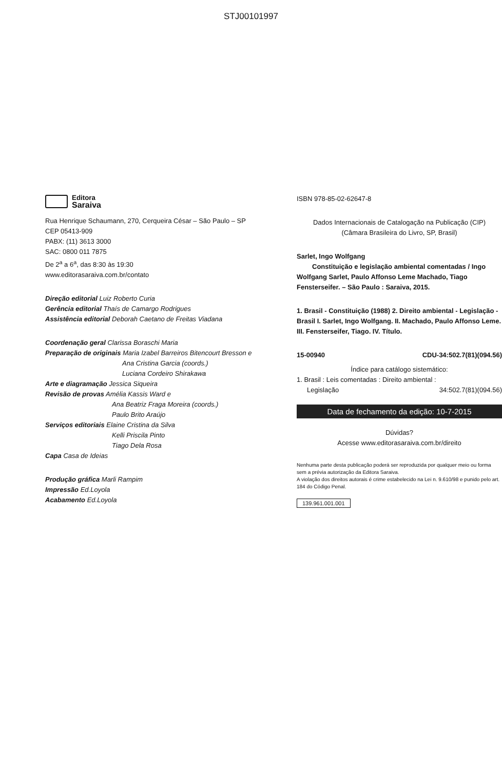STJ00101997
Editora
Saraiva
Rua Henrique Schaumann, 270, Cerqueira César – São Paulo – SP
CEP 05413-909
PABX: (11) 3613 3000
SAC: 0800 011 7875
De 2<sup>a</sup> a 6<sup>a</sup>, das 8:30 às 19:30
www.editorasaraiva.com.br/contato
Direção editorial Luiz Roberto Curia
Gerência editorial Thaís de Camargo Rodrigues
Assistência editorial Deborah Caetano de Freitas Viadana
Coordenação geral Clarissa Boraschi Maria
Preparação de originais Maria Izabel Barreiros Bitencourt Bresson e
Ana Cristina Garcia (coords.)
Luciana Cordeiro Shirakawa
Arte e diagramação Jessica Siqueira
Revisão de provas Amélia Kassis Ward e
Ana Beatriz Fraga Moreira (coords.)
Paulo Brito Araújo
Serviços editoriais Elaine Cristina da Silva
Kelli Priscila Pinto
Tiago Dela Rosa
Capa Casa de Ideias
Produção gráfica Marli Rampim
Impressão Ed.Loyola
Acabamento Ed.Loyola
ISBN 978-85-02-62647-8
Dados Internacionais de Catalogação na Publicação (CIP)
(Câmara Brasileira do Livro, SP, Brasil)
Sarlet, Ingo Wolfgang
Constituição e legislação ambiental comentadas / Ingo
Wolfgang Sarlet, Paulo Affonso Leme Machado, Tiago Fensterseifer. – São Paulo : Saraiva, 2015.
1. Brasil - Constituição (1988) 2. Direito ambiental - Legislação - Brasil I. Sarlet, Ingo Wolfgang. II. Machado, Paulo Affonso Leme. III. Fensterseifer, Tiago. IV. Título.
15-00940 CDU-34:502.7(81)(094.56)
Índice para catálogo sistemático:
1. Brasil : Leis comentadas : Direito ambiental :
Legislação 34:502.7(81)(094.56)
Data de fechamento da edição: 10-7-2015
Dúvidas?
Acesse www.editorasaraiva.com.br/direito
Nenhuma parte desta publicação poderá ser reproduzida por qualquer meio ou forma sem a prévia autorização da Editora Saraiva.
A violação dos direitos autorais é crime estabelecido na Lei n. 9.610/98 e punido pelo art. 184 do Código Penal.
139.961.001.001